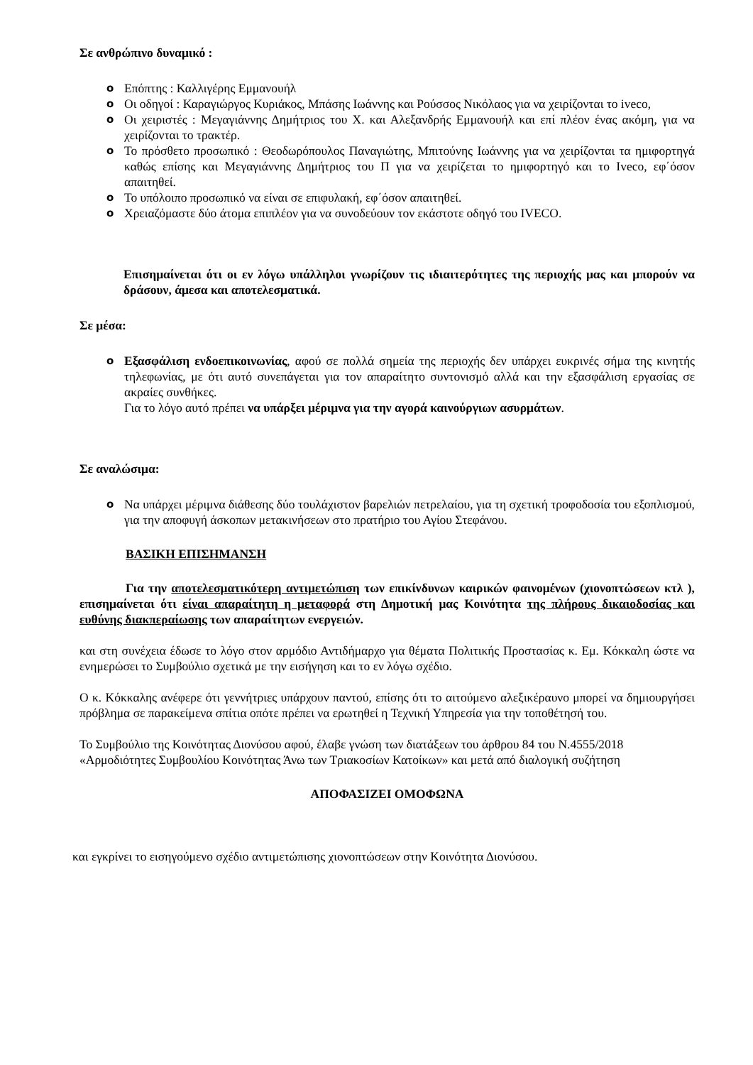Σε ανθρώπινο δυναμικό :
o Επόπτης : Καλλιγέρης Εμμανουήλ
o Οι οδηγοί : Καραγιώργος Κυριάκος, Μπάσης Ιωάννης και Ρούσσος Νικόλαος για να χειρίζονται το iveco,
o Οι χειριστές : Μεγαγιάννης Δημήτριος του Χ. και Αλεξανδρής Εμμανουήλ και επί πλέον ένας ακόμη, για να χειρίζονται το τρακτέρ.
o Το πρόσθετο προσωπικό : Θεοδωρόπουλος Παναγιώτης, Μπιτούνης Ιωάννης για να χειρίζονται τα ημιφορτηγά καθώς επίσης και Μεγαγιάννης Δημήτριος του Π για να χειρίζεται το ημιφορτηγό και το Ιveco, εφ΄όσον απαιτηθεί.
o Το υπόλοιπο προσωπικό να είναι σε επιφυλακή, εφ΄όσον απαιτηθεί.
o Χρειαζόμαστε δύο άτομα επιπλέον για να συνοδεύουν τον εκάστοτε οδηγό του IVECO.
Επισημαίνεται ότι οι εν λόγω υπάλληλοι γνωρίζουν τις ιδιαιτερότητες της περιοχής μας και μπορούν να δράσουν, άμεσα και αποτελεσματικά.
Σε μέσα:
o Εξασφάλιση ενδοεπικοινωνίας, αφού σε πολλά σημεία της περιοχής δεν υπάρχει ευκρινές σήμα της κινητής τηλεφωνίας, με ότι αυτό συνεπάγεται για τον απαραίτητο συντονισμό αλλά και την εξασφάλιση εργασίας σε ακραίες συνθήκες.
Για το λόγο αυτό πρέπει να υπάρξει μέριμνα για την αγορά καινούργιων ασυρμάτων.
Σε αναλώσιμα:
o Να υπάρχει μέριμνα διάθεσης δύο τουλάχιστον βαρελιών πετρελαίου, για τη σχετική τροφοδοσία του εξοπλισμού, για την αποφυγή άσκοπων μετακινήσεων στο πρατήριο του Αγίου Στεφάνου.
ΒΑΣΙΚΗ ΕΠΙΣΗΜΑΝΣΗ
Για την αποτελεσματικότερη αντιμετώπιση των επικίνδυνων καιρικών φαινομένων (χιονοπτώσεων κτλ ), επισημαίνεται ότι είναι απαραίτητη η μεταφορά στη Δημοτική μας Κοινότητα της πλήρους δικαιοδοσίας και ευθύνης διακπεραίωσης των απαραίτητων ενεργειών.
και στη συνέχεια έδωσε το λόγο στον αρμόδιο Αντιδήμαρχο για θέματα Πολιτικής Προστασίας κ. Εμ. Κόκκαλη ώστε να ενημερώσει το Συμβούλιο σχετικά με την εισήγηση και το εν λόγω σχέδιο.
Ο κ. Κόκκαλης ανέφερε ότι γεννήτριες υπάρχουν παντού, επίσης ότι το αιτούμενο αλεξικέραυνο μπορεί να δημιουργήσει πρόβλημα σε παρακείμενα σπίτια οπότε πρέπει να ερωτηθεί η Τεχνική Υπηρεσία για την τοποθέτησή του.
Το Συμβούλιο της Κοινότητας Διονύσου αφού, έλαβε γνώση των διατάξεων του άρθρου 84 του Ν.4555/2018 «Αρμοδιότητες Συμβουλίου Κοινότητας Άνω των Τριακοσίων Κατοίκων» και μετά από διαλογική συζήτηση
ΑΠΟΦΑΣΙΖΕΙ ΟΜΟΦΩΝΑ
και εγκρίνει το εισηγούμενο σχέδιο αντιμετώπισης χιονοπτώσεων στην Κοινότητα Διονύσου.